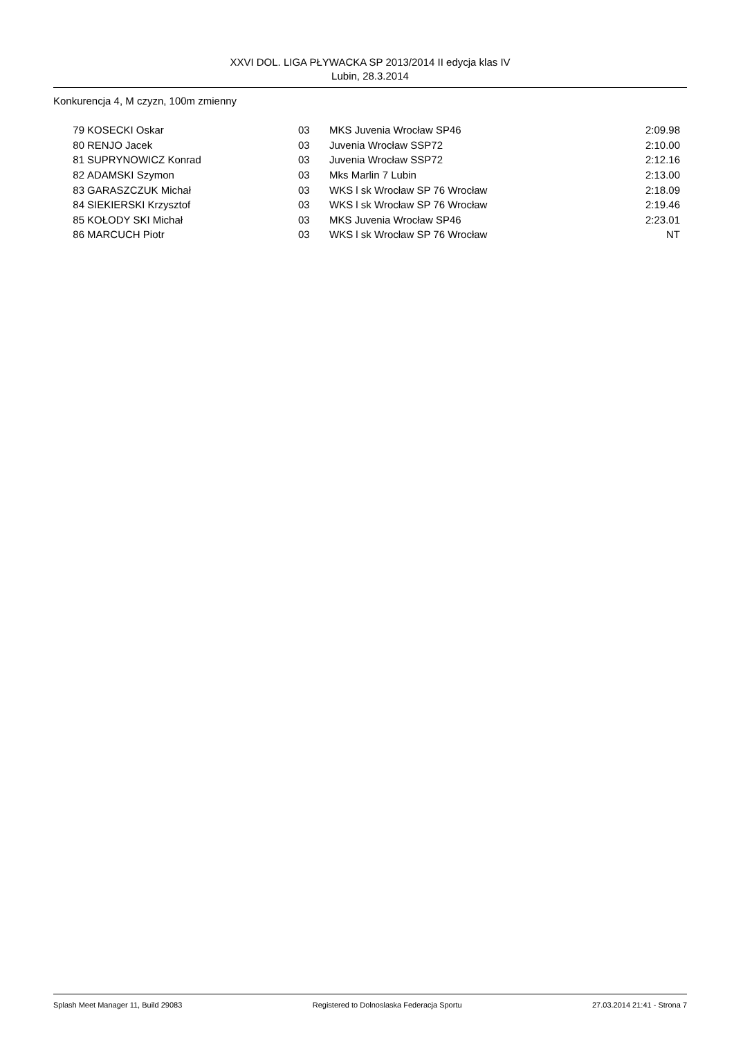XXVI DOL. LIGA PŁYWACKA SP 2013/2014 II edycja klas IV
Lubin, 28.3.2014
Konkurencja 4, M czyzn, 100m zmienny
| 79 | KOSECKI Oskar | 03 | MKS Juvenia Wrocław SP46 | 2:09.98 |
| 80 | RENJO Jacek | 03 | Juvenia Wrocław SSP72 | 2:10.00 |
| 81 | SUPRYNOWICZ Konrad | 03 | Juvenia Wrocław SSP72 | 2:12.16 |
| 82 | ADAMSKI Szymon | 03 | Mks Marlin 7 Lubin | 2:13.00 |
| 83 | GARASZCZUK Michał | 03 | WKS l sk Wrocław SP 76 Wrocław | 2:18.09 |
| 84 | SIEKIERSKI Krzysztof | 03 | WKS l sk Wrocław SP 76 Wrocław | 2:19.46 |
| 85 | KOŁODY SKI Michał | 03 | MKS Juvenia Wrocław SP46 | 2:23.01 |
| 86 | MARCUCH Piotr | 03 | WKS l sk Wrocław SP 76 Wrocław | NT |
Splash Meet Manager 11, Build 29083 Registered to Dolnoslaska Federacja Sportu 27.03.2014 21:41 - Strona 7